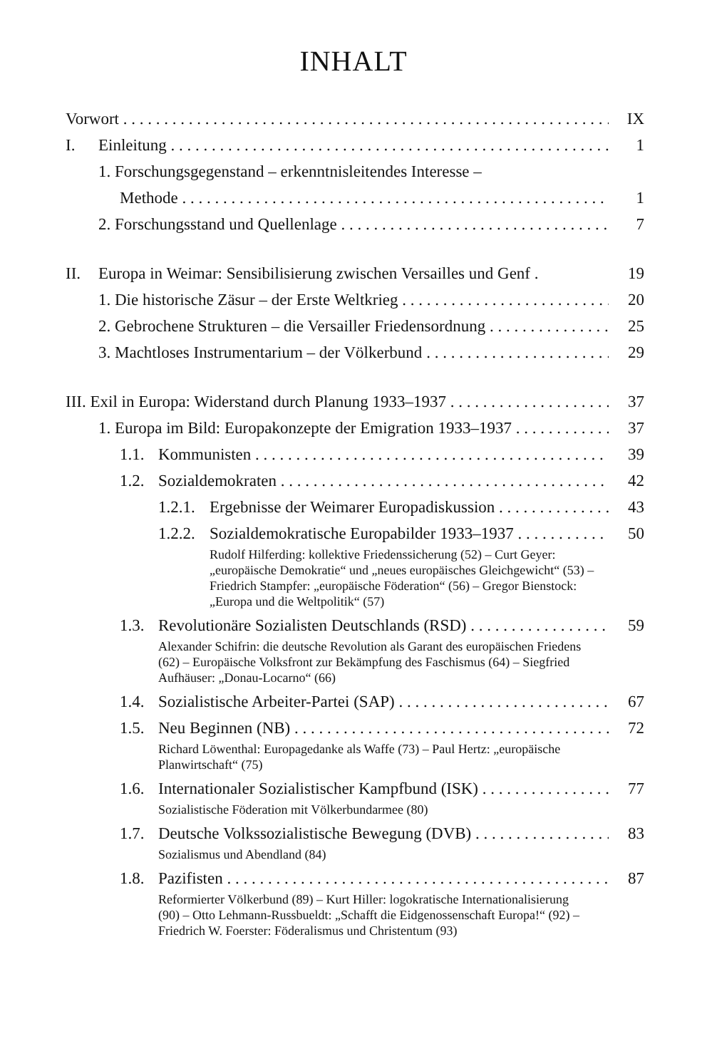INHALT
Vorwort IX
I. Einleitung 1
1. Forschungsgegenstand – erkenntnisleitendes Interesse –
Methode 1
2. Forschungsstand und Quellenlage 7
II. Europa in Weimar: Sensibilisierung zwischen Versailles und Genf . 19
1. Die historische Zäsur – der Erste Weltkrieg 20
2. Gebrochene Strukturen – die Versailler Friedensordnung 25
3. Machtloses Instrumentarium – der Völkerbund 29
III. Exil in Europa: Widerstand durch Planung 1933–1937 37
1. Europa im Bild: Europakonzepte der Emigration 1933–1937 37
1.1. Kommunisten 39
1.2. Sozialdemokraten 42
1.2.1. Ergebnisse der Weimarer Europadiskussion 43
1.2.2. Sozialdemokratische Europabilder 1933–1937 50
Rudolf Hilferding: kollektive Friedenssicherung (52) – Curt Geyer: „europäische Demokratie“ und „neues europäisches Gleichgewicht“ (53) – Friedrich Stampfer: „europäische Föderation“ (56) – Gregor Bienstock: „Europa und die Weltpolitik“ (57)
1.3. Revolutionäre Sozialisten Deutschlands (RSD) 59
Alexander Schifrin: die deutsche Revolution als Garant des europäischen Friedens (62) – Europäische Volksfront zur Bekämpfung des Faschismus (64) – Siegfried Aufhäuser: „Donau-Locarno“ (66)
1.4. Sozialistische Arbeiter-Partei (SAP) 67
1.5. Neu Beginnen (NB) 72
Richard Löwenthal: Europagedanke als Waffe (73) – Paul Hertz: „europäische Planwirtschaft“ (75)
1.6. Internationaler Sozialistischer Kampfbund (ISK) 77
Sozialistische Föderation mit Völkerbundarmee (80)
1.7. Deutsche Volkssozialistische Bewegung (DVB) 83
Sozialismus und Abendland (84)
1.8. Pazifisten 87
Reformierter Völkerbund (89) – Kurt Hiller: logokratische Internationalisierung (90) – Otto Lehmann-Russbueldt: „Schafft die Eidgenossenschaft Europa!“ (92) – Friedrich W. Foerster: Föderalismus und Christentum (93)